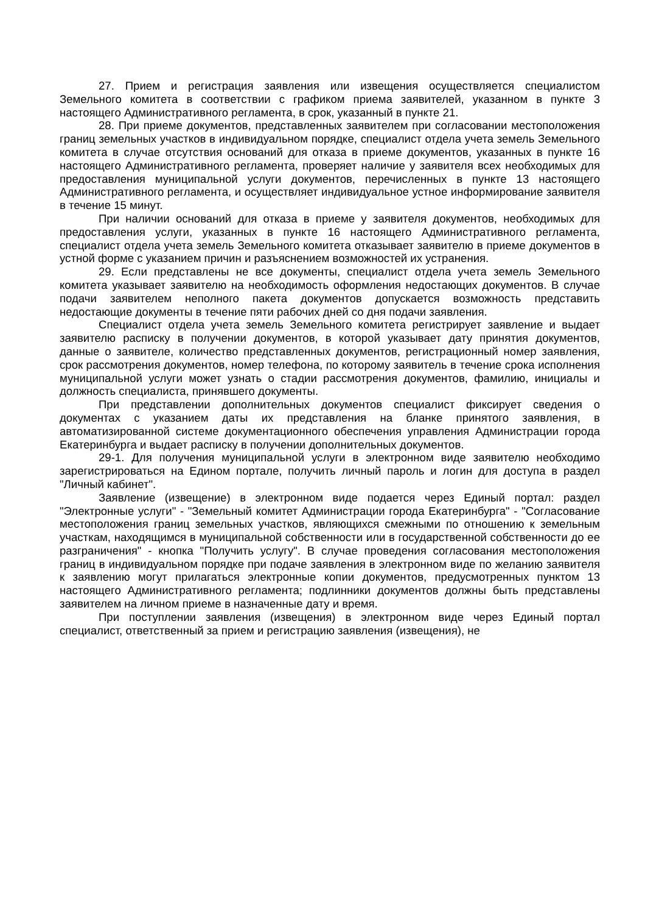27. Прием и регистрация заявления или извещения осуществляется специалистом Земельного комитета в соответствии с графиком приема заявителей, указанном в пункте 3 настоящего Административного регламента, в срок, указанный в пункте 21.
28. При приеме документов, представленных заявителем при согласовании местоположения границ земельных участков в индивидуальном порядке, специалист отдела учета земель Земельного комитета в случае отсутствия оснований для отказа в приеме документов, указанных в пункте 16 настоящего Административного регламента, проверяет наличие у заявителя всех необходимых для предоставления муниципальной услуги документов, перечисленных в пункте 13 настоящего Административного регламента, и осуществляет индивидуальное устное информирование заявителя в течение 15 минут.
При наличии оснований для отказа в приеме у заявителя документов, необходимых для предоставления услуги, указанных в пункте 16 настоящего Административного регламента, специалист отдела учета земель Земельного комитета отказывает заявителю в приеме документов в устной форме с указанием причин и разъяснением возможностей их устранения.
29. Если представлены не все документы, специалист отдела учета земель Земельного комитета указывает заявителю на необходимость оформления недостающих документов. В случае подачи заявителем неполного пакета документов допускается возможность представить недостающие документы в течение пяти рабочих дней со дня подачи заявления.
Специалист отдела учета земель Земельного комитета регистрирует заявление и выдает заявителю расписку в получении документов, в которой указывает дату принятия документов, данные о заявителе, количество представленных документов, регистрационный номер заявления, срок рассмотрения документов, номер телефона, по которому заявитель в течение срока исполнения муниципальной услуги может узнать о стадии рассмотрения документов, фамилию, инициалы и должность специалиста, принявшего документы.
При представлении дополнительных документов специалист фиксирует сведения о документах с указанием даты их представления на бланке принятого заявления, в автоматизированной системе документационного обеспечения управления Администрации города Екатеринбурга и выдает расписку в получении дополнительных документов.
29-1. Для получения муниципальной услуги в электронном виде заявителю необходимо зарегистрироваться на Едином портале, получить личный пароль и логин для доступа в раздел "Личный кабинет".
Заявление (извещение) в электронном виде подается через Единый портал: раздел "Электронные услуги" - "Земельный комитет Администрации города Екатеринбурга" - "Согласование местоположения границ земельных участков, являющихся смежными по отношению к земельным участкам, находящимся в муниципальной собственности или в государственной собственности до ее разграничения" - кнопка "Получить услугу". В случае проведения согласования местоположения границ в индивидуальном порядке при подаче заявления в электронном виде по желанию заявителя к заявлению могут прилагаться электронные копии документов, предусмотренных пунктом 13 настоящего Административного регламента; подлинники документов должны быть представлены заявителем на личном приеме в назначенные дату и время.
При поступлении заявления (извещения) в электронном виде через Единый портал специалист, ответственный за прием и регистрацию заявления (извещения), не